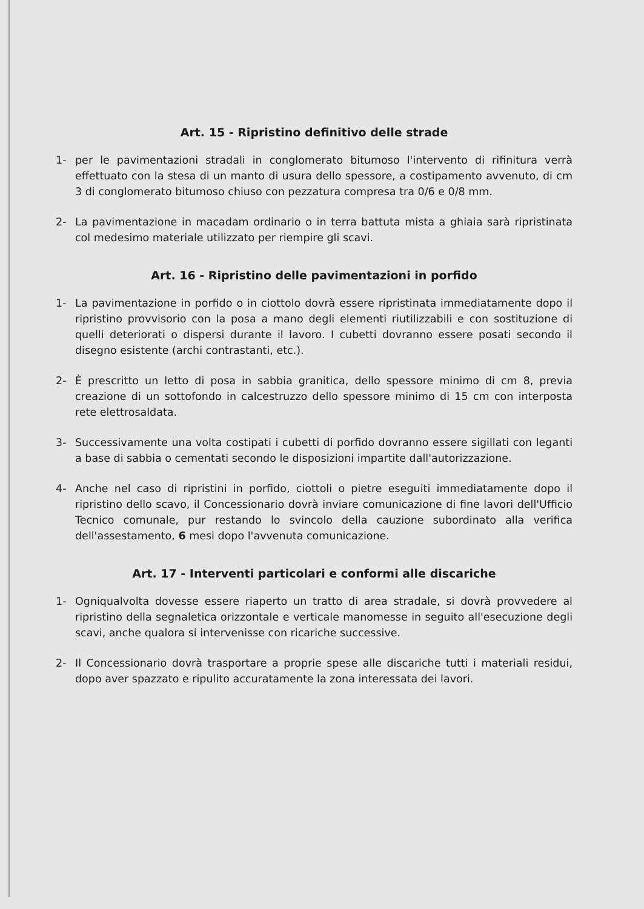Art. 15 - Ripristino definitivo delle strade
1- per le pavimentazioni stradali in conglomerato bitumoso l'intervento di rifinitura verrà effettuato con la stesa di un manto di usura dello spessore, a costipamento avvenuto, di cm 3 di conglomerato bitumoso chiuso con pezzatura compresa tra 0/6 e 0/8 mm.
2- La pavimentazione in macadam ordinario o in terra battuta mista a ghiaia sarà ripristinata col medesimo materiale utilizzato per riempire gli scavi.
Art. 16 - Ripristino delle pavimentazioni in porfido
1- La pavimentazione in porfido o in ciottolo dovrà essere ripristinata immediatamente dopo il ripristino provvisorio con la posa a mano degli elementi riutilizzabili e con sostituzione di quelli deteriorati o dispersi durante il lavoro. I cubetti dovranno essere posati secondo il disegno esistente (archi contrastanti, etc.).
2- È prescritto un letto di posa in sabbia granitica, dello spessore minimo di cm 8, previa creazione di un sottofondo in calcestruzzo dello spessore minimo di 15 cm con interposta rete elettrosaldata.
3- Successivamente una volta costipati i cubetti di porfido dovranno essere sigillati con leganti a base di sabbia o cementati secondo le disposizioni impartite dall'autorizzazione.
4- Anche nel caso di ripristini in porfido, ciottoli o pietre eseguiti immediatamente dopo il ripristino dello scavo, il Concessionario dovrà inviare comunicazione di fine lavori dell'Ufficio Tecnico comunale, pur restando lo svincolo della cauzione subordinato alla verifica dell'assestamento, 6 mesi dopo l'avvenuta comunicazione.
Art. 17 - Interventi particolari e conformi alle discariche
1- Ogniqualvolta dovesse essere riaperto un tratto di area stradale, si dovrà provvedere al ripristino della segnaletica orizzontale e verticale manomesse in seguito all'esecuzione degli scavi, anche qualora si intervenisse con ricariche successive.
2- Il Concessionario dovrà trasportare a proprie spese alle discariche tutti i materiali residui, dopo aver spazzato e ripulito accuratamente la zona interessata dei lavori.